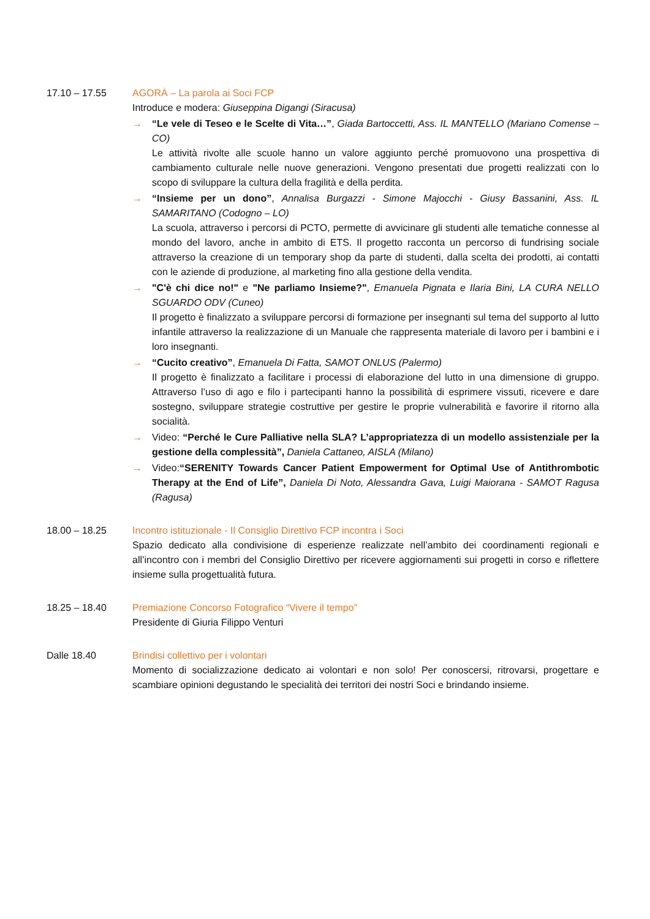17.10 – 17.55 AGORÀ – La parola ai Soci FCP
Introduce e modera: Giuseppina Digangi (Siracusa)
→ “Le vele di Teseo e le Scelte di Vita…”, Giada Bartoccetti, Ass. IL MANTELLO (Mariano Comense – CO)
Le attività rivolte alle scuole hanno un valore aggiunto perché promuovono una prospettiva di cambiamento culturale nelle nuove generazioni. Vengono presentati due progetti realizzati con lo scopo di sviluppare la cultura della fragilità e della perdita.
→ “Insieme per un dono”, Annalisa Burgazzi - Simone Majocchi - Giusy Bassanini, Ass. IL SAMARITANO (Codogno – LO)
La scuola, attraverso i percorsi di PCTO, permette di avvicinare gli studenti alle tematiche connesse al mondo del lavoro, anche in ambito di ETS. Il progetto racconta un percorso di fundrising sociale attraverso la creazione di un temporary shop da parte di studenti, dalla scelta dei prodotti, ai contatti con le aziende di produzione, al marketing fino alla gestione della vendita.
→ "C'è chi dice no!" e "Ne parliamo Insieme?", Emanuela Pignata e Ilaria Bini, LA CURA NELLO SGUARDO ODV (Cuneo)
Il progetto è finalizzato a sviluppare percorsi di formazione per insegnanti sul tema del supporto al lutto infantile attraverso la realizzazione di un Manuale che rappresenta materiale di lavoro per i bambini e i loro insegnanti.
→ “Cucito creativo”, Emanuela Di Fatta, SAMOT ONLUS (Palermo)
Il progetto è finalizzato a facilitare i processi di elaborazione del lutto in una dimensione di gruppo. Attraverso l’uso di ago e filo i partecipanti hanno la possibilità di esprimere vissuti, ricevere e dare sostegno, sviluppare strategie costruttive per gestire le proprie vulnerabilità e favorire il ritorno alla socialità.
→ Video: “Perché le Cure Palliative nella SLA? L’appropriatezza di un modello assistenziale per la gestione della complessità”, Daniela Cattaneo, AISLA (Milano)
→ Video:“SERENITY Towards Cancer Patient Empowerment for Optimal Use of Antithrombotic Therapy at the End of Life”, Daniela Di Noto, Alessandra Gava, Luigi Maiorana - SAMOT Ragusa (Ragusa)
18.00 – 18.25 Incontro istituzionale - Il Consiglio Direttivo FCP incontra i Soci
Spazio dedicato alla condivisione di esperienze realizzate nell’ambito dei coordinamenti regionali e all’incontro con i membri del Consiglio Direttivo per ricevere aggiornamenti sui progetti in corso e riflettere insieme sulla progettualità futura.
18.25 – 18.40 Premiazione Concorso Fotografico “Vivere il tempo”
Presidente di Giuria Filippo Venturi
Dalle 18.40 Brindisi collettivo per i volontari
Momento di socializzazione dedicato ai volontari e non solo! Per conoscersi, ritrovarsi, progettare e scambiare opinioni degustando le specialità dei territori dei nostri Soci e brindando insieme.